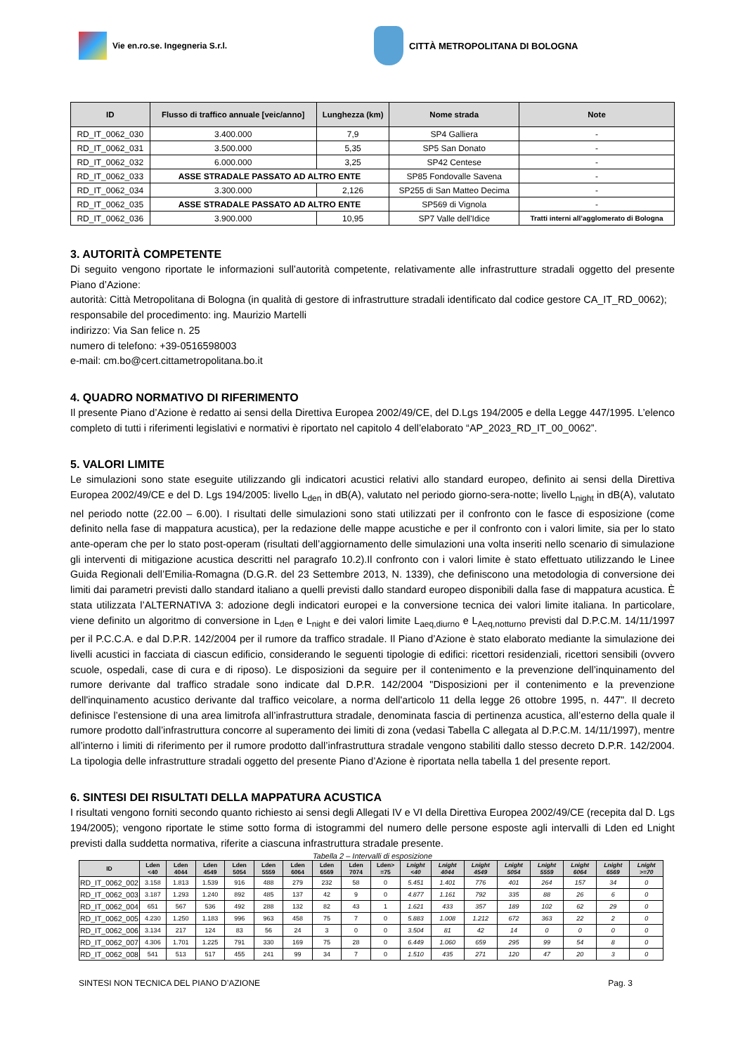Vie en.ro.se. Ingegneria S.r.l. CITTÀ METROPOLITANA DI BOLOGNA
| ID | Flusso di traffico annuale [veic/anno] | Lunghezza (km) | Nome strada | Note |
| --- | --- | --- | --- | --- |
| RD_IT_0062_030 | 3.400.000 | 7,9 | SP4 Galliera | - |
| RD_IT_0062_031 | 3.500.000 | 5,35 | SP5 San Donato | - |
| RD_IT_0062_032 | 6.000.000 | 3,25 | SP42 Centese | - |
| RD_IT_0062_033 | ASSE STRADALE PASSATO AD ALTRO ENTE | | SP85 Fondovalle Savena | - |
| RD_IT_0062_034 | 3.300.000 | 2,126 | SP255 di San Matteo Decima | - |
| RD_IT_0062_035 | ASSE STRADALE PASSATO AD ALTRO ENTE | | SP569 di Vignola | - |
| RD_IT_0062_036 | 3.900.000 | 10,95 | SP7 Valle dell'Idice | Tratti interni all’agglomerato di Bologna |
3. AUTORITÀ COMPETENTE
Di seguito vengono riportate le informazioni sull’autorità competente, relativamente alle infrastrutture stradali oggetto del presente Piano d’Azione:
autorità: Città Metropolitana di Bologna (in qualità di gestore di infrastrutture stradali identificato dal codice gestore CA_IT_RD_0062);
responsabile del procedimento: ing. Maurizio Martelli
indirizzo: Via San felice n. 25
numero di telefono: +39-0516598003
e-mail: cm.bo@cert.cittametropolitana.bo.it
4. QUADRO NORMATIVO DI RIFERIMENTO
Il presente Piano d’Azione è redatto ai sensi della Direttiva Europea 2002/49/CE, del D.Lgs 194/2005 e della Legge 447/1995. L’elenco completo di tutti i riferimenti legislativi e normativi è riportato nel capitolo 4 dell’elaborato “AP_2023_RD_IT_00_0062”.
5. VALORI LIMITE
Le simulazioni sono state eseguite utilizzando gli indicatori acustici relativi allo standard europeo, definito ai sensi della Direttiva Europea 2002/49/CE e del D. Lgs 194/2005: livello L<sub>den</sub> in dB(A), valutato nel periodo giorno-sera-notte; livello L<sub>night</sub> in dB(A), valutato nel periodo notte (22.00 – 6.00). I risultati delle simulazioni sono stati utilizzati per il confronto con le fasce di esposizione (come definito nella fase di mappatura acustica), per la redazione delle mappe acustiche e per il confronto con i valori limite, sia per lo stato ante-operam che per lo stato post-operam (risultati dell’aggiornamento delle simulazioni una volta inseriti nello scenario di simulazione gli interventi di mitigazione acustica descritti nel paragrafo 10.2).Il confronto con i valori limite è stato effettuato utilizzando le Linee Guida Regionali dell’Emilia-Romagna (D.G.R. del 23 Settembre 2013, N. 1339), che definiscono una metodologia di conversione dei limiti dai parametri previsti dallo standard italiano a quelli previsti dallo standard europeo disponibili dalla fase di mappatura acustica. È stata utilizzata l’ALTERNATIVA 3: adozione degli indicatori europei e la conversione tecnica dei valori limite italiana. In particolare, viene definito un algoritmo di conversione in L<sub>den</sub> e L<sub>night</sub> e dei valori limite L<sub>aeq,diurno</sub> e L<sub>Aeq,notturno</sub> previsti dal D.P.C.M. 14/11/1997 per il P.C.C.A. e dal D.P.R. 142/2004 per il rumore da traffico stradale. Il Piano d’Azione è stato elaborato mediante la simulazione dei livelli acustici in facciata di ciascun edificio, considerando le seguenti tipologie di edifici: ricettori residenziali, ricettori sensibili (ovvero scuole, ospedali, case di cura e di riposo). Le disposizioni da seguire per il contenimento e la prevenzione dell’inquinamento del rumore derivante dal traffico stradale sono indicate dal D.P.R. 142/2004 "Disposizioni per il contenimento e la prevenzione dell'inquinamento acustico derivante dal traffico veicolare, a norma dell'articolo 11 della legge 26 ottobre 1995, n. 447". Il decreto definisce l’estensione di una area limitrofa all’infrastruttura stradale, denominata fascia di pertinenza acustica, all’esterno della quale il rumore prodotto dall’infrastruttura concorre al superamento dei limiti di zona (vedasi Tabella C allegata al D.P.C.M. 14/11/1997), mentre all’interno i limiti di riferimento per il rumore prodotto dall’infrastruttura stradale vengono stabiliti dallo stesso decreto D.P.R. 142/2004. La tipologia delle infrastrutture stradali oggetto del presente Piano d’Azione è riportata nella tabella 1 del presente report.
6. SINTESI DEI RISULTATI DELLA MAPPATURA ACUSTICA
I risultati vengono forniti secondo quanto richiesto ai sensi degli Allegati IV e VI della Direttiva Europea 2002/49/CE (recepita dal D. Lgs 194/2005); vengono riportate le stime sotto forma di istogrammi del numero delle persone esposte agli intervalli di Lden ed Lnight previsti dalla suddetta normativa, riferite a ciascuna infrastruttura stradale presente.
Tabella 2 – Intervalli di esposizione
| ID | Lden <40 | Lden 4044 | Lden 4549 | Lden 5054 | Lden 5559 | Lden 6064 | Lden 6569 | Lden 7074 | Lden> =75 | Lnight <40 | Lnight 4044 | Lnight 4549 | Lnight 5054 | Lnight 5559 | Lnight 6064 | Lnight 6569 | Lnight >=70 |
| --- | --- | --- | --- | --- | --- | --- | --- | --- | --- | --- | --- | --- | --- | --- | --- | --- | --- |
| RD_IT_0062_002 | 3.158 | 1.813 | 1.539 | 916 | 488 | 279 | 232 | 58 | 0 | 5.451 | 1.401 | 776 | 401 | 264 | 157 | 34 | 0 |
| RD_IT_0062_003 | 3.187 | 1.293 | 1.240 | 892 | 485 | 137 | 42 | 9 | 0 | 4.877 | 1.161 | 792 | 335 | 88 | 26 | 6 | 0 |
| RD_IT_0062_004 | 651 | 567 | 536 | 492 | 288 | 132 | 82 | 43 | 1 | 1.621 | 433 | 357 | 189 | 102 | 62 | 29 | 0 |
| RD_IT_0062_005 | 4.230 | 1.250 | 1.183 | 996 | 963 | 458 | 75 | 7 | 0 | 5.883 | 1.008 | 1.212 | 672 | 363 | 22 | 2 | 0 |
| RD_IT_0062_006 | 3.134 | 217 | 124 | 83 | 56 | 24 | 3 | 0 | 0 | 3.504 | 81 | 42 | 14 | 0 | 0 | 0 | 0 |
| RD_IT_0062_007 | 4.306 | 1.701 | 1.225 | 791 | 330 | 169 | 75 | 28 | 0 | 6.449 | 1.060 | 659 | 295 | 99 | 54 | 8 | 0 |
| RD_IT_0062_008 | 541 | 513 | 517 | 455 | 241 | 99 | 34 | 7 | 0 | 1.510 | 435 | 271 | 120 | 47 | 20 | 3 | 0 |
SINTESI NON TECNICA DEL PIANO D’AZIONE Pag. 3